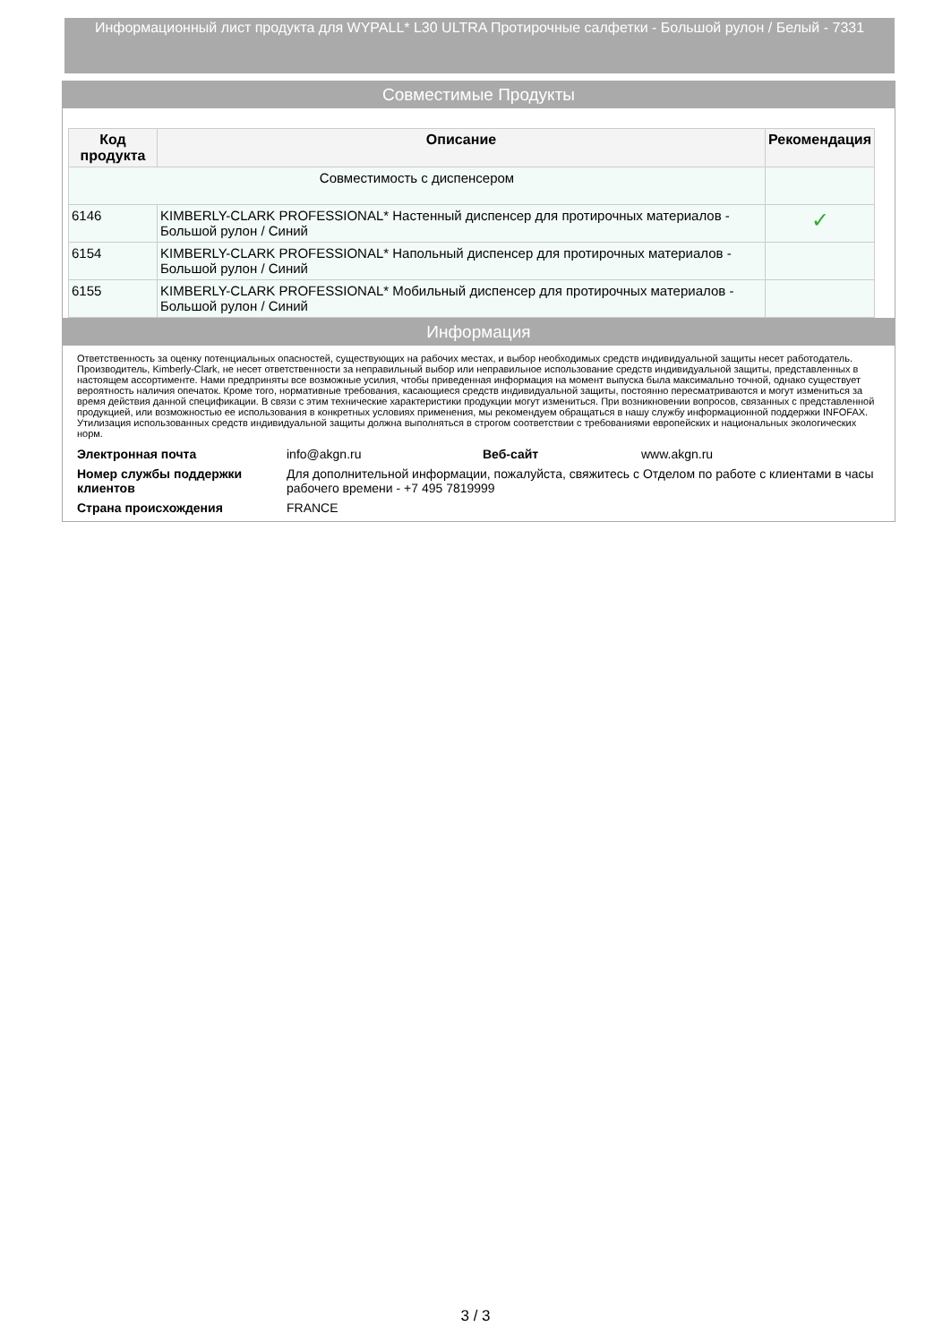Информационный лист продукта для WYPALL* L30 ULTRA Протирочные салфетки - Большой рулон / Белый - 7331
Совместимые Продукты
| Код продукта | Описание | Рекомендация |
| --- | --- | --- |
| Совместимость с диспенсером | | |
| 6146 | KIMBERLY-CLARK PROFESSIONAL* Настенный диспенсер для протирочных материалов - Большой рулон / Синий | ✓ |
| 6154 | KIMBERLY-CLARK PROFESSIONAL* Напольный диспенсер для протирочных материалов - Большой рулон / Синий | |
| 6155 | KIMBERLY-CLARK PROFESSIONAL* Мобильный диспенсер для протирочных материалов - Большой рулон / Синий | |
Информация
Ответственность за оценку потенциальных опасностей, существующих на рабочих местах, и выбор необходимых средств индивидуальной защиты несет работодатель. Производитель, Kimberly-Clark, не несет ответственности за неправильный выбор или неправильное использование средств индивидуальной защиты, представленных в настоящем ассортименте. Нами предприняты все возможные усилия, чтобы приведенная информация на момент выпуска была максимально точной, однако существует вероятность наличия опечаток. Кроме того, нормативные требования, касающиеся средств индивидуальной защиты, постоянно пересматриваются и могут измениться за время действия данной спецификации. В связи с этим технические характеристики продукции могут измениться. При возникновении вопросов, связанных с представленной продукцией, или возможностью ее использования в конкретных условиях применения, мы рекомендуем обращаться в нашу службу информационной поддержки INFOFAX. Утилизация использованных средств индивидуальной защиты должна выполняться в строгом соответствии с требованиями европейских и национальных экологических норм.
| Электронная почта | info@akgn.ru | Веб-сайт | www.akgn.ru |
| Номер службы поддержки клиентов | Для дополнительной информации, пожалуйста, свяжитесь с Отделом по работе с клиентами в часы рабочего времени - +7 495 7819999 | | |
| Страна происхождения | FRANCE | | |
3 / 3